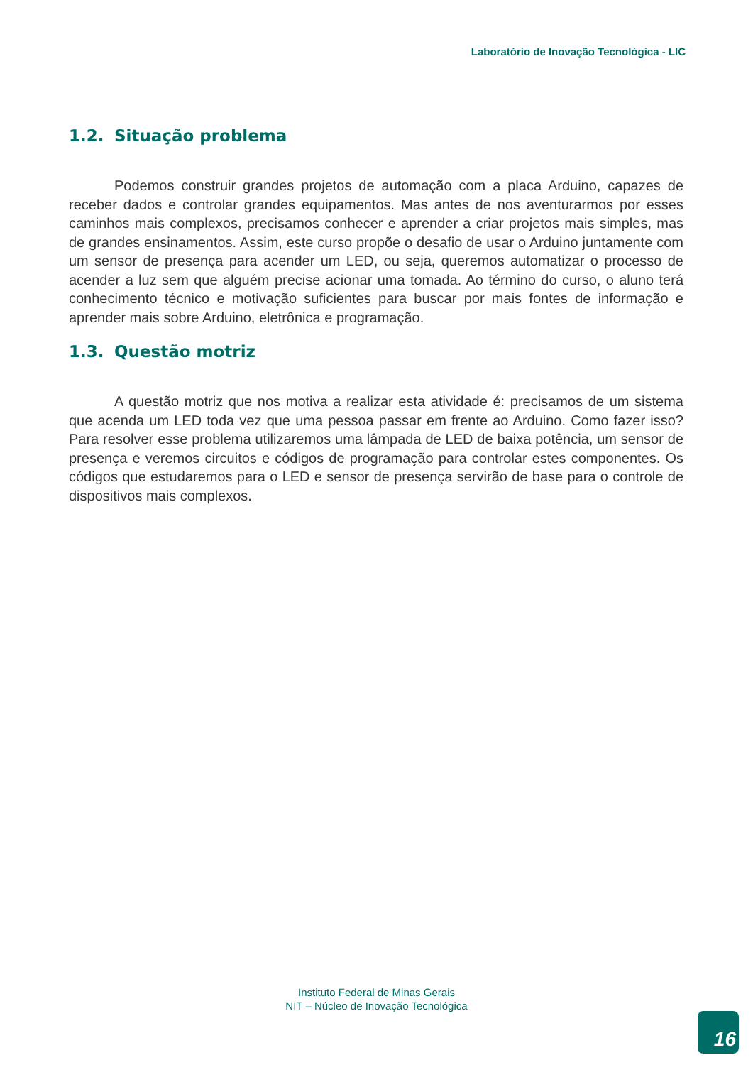Laboratório de Inovação Tecnológica - LIC
1.2. Situação problema
Podemos construir grandes projetos de automação com a placa Arduino, capazes de receber dados e controlar grandes equipamentos. Mas antes de nos aventurarmos por esses caminhos mais complexos, precisamos conhecer e aprender a criar projetos mais simples, mas de grandes ensinamentos. Assim, este curso propõe o desafio de usar o Arduino juntamente com um sensor de presença para acender um LED, ou seja, queremos automatizar o processo de acender a luz sem que alguém precise acionar uma tomada. Ao término do curso, o aluno terá conhecimento técnico e motivação suficientes para buscar por mais fontes de informação e aprender mais sobre Arduino, eletrônica e programação.
1.3. Questão motriz
A questão motriz que nos motiva a realizar esta atividade é: precisamos de um sistema que acenda um LED toda vez que uma pessoa passar em frente ao Arduino. Como fazer isso? Para resolver esse problema utilizaremos uma lâmpada de LED de baixa potência, um sensor de presença e veremos circuitos e códigos de programação para controlar estes componentes. Os códigos que estudaremos para o LED e sensor de presença servirão de base para o controle de dispositivos mais complexos.
Instituto Federal de Minas Gerais
NIT – Núcleo de Inovação Tecnológica
16